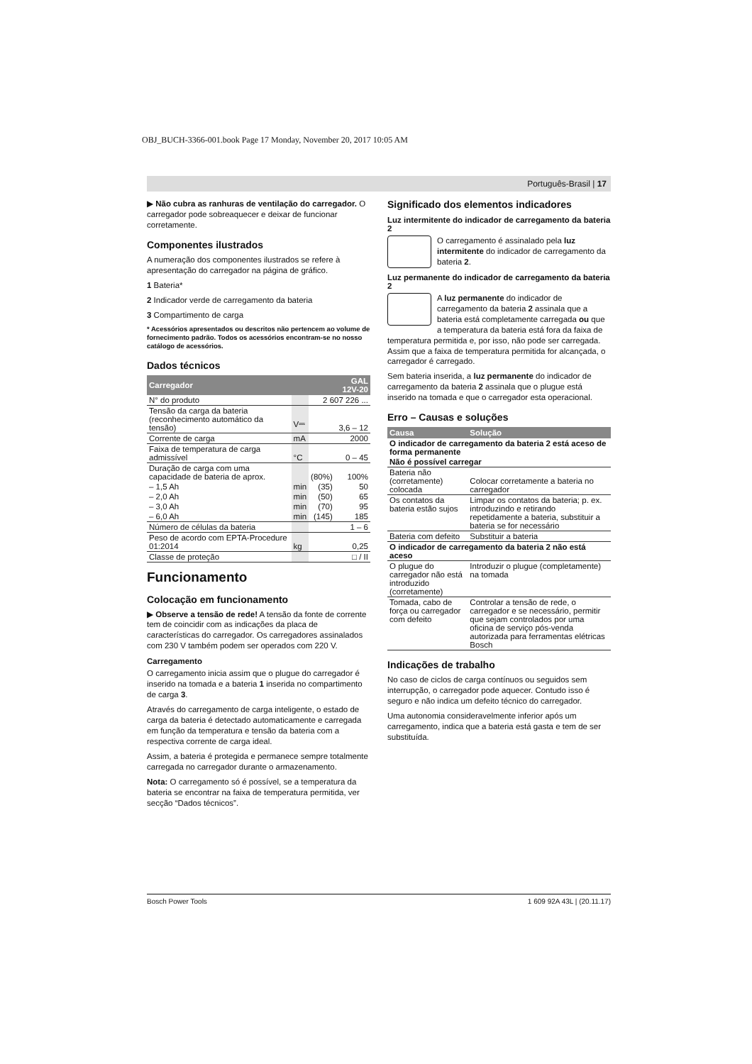OBJ_BUCH-3366-001.book Page 17 Monday, November 20, 2017 10:05 AM
Português-Brasil | 17
▶ Não cubra as ranhuras de ventilação do carregador. O carregador pode sobreaquecer e deixar de funcionar corretamente.
Componentes ilustrados
A numeração dos componentes ilustrados se refere à apresentação do carregador na página de gráfico.
1 Bateria*
2 Indicador verde de carregamento da bateria
3 Compartimento de carga
* Acessórios apresentados ou descritos não pertencem ao volume de fornecimento padrão. Todos os acessórios encontram-se no nosso catálogo de acessórios.
Dados técnicos
| Carregador | | | GAL 12V-20 |
| --- | --- | --- | --- |
| N° do produto | | 2 607 226 ... | |
| Tensão da carga da bateria (reconhecimento automático da tensão) | V⎓ | 3,6 – 12 | |
| Corrente de carga | mA | 2000 | |
| Faixa de temperatura de carga admissível | °C | 0 – 45 | |
| Duração de carga com uma capacidade de bateria de aprox. | | (80%) | 100% |
| – 1,5 Ah | min | (35) | 50 |
| – 2,0 Ah | min | (50) | 65 |
| – 3,0 Ah | min | (70) | 95 |
| – 6,0 Ah | min | (145) | 185 |
| Número de células da bateria | | 1 – 6 | |
| Peso de acordo com EPTA-Procedure 01:2014 | kg | 0,25 | |
| Classe de proteção | | □ / II | |
Funcionamento
Colocação em funcionamento
▶ Observe a tensão de rede! A tensão da fonte de corrente tem de coincidir com as indicações da placa de características do carregador. Os carregadores assinalados com 230 V também podem ser operados com 220 V.
Carregamento
O carregamento inicia assim que o plugue do carregador é inserido na tomada e a bateria 1 inserida no compartimento de carga 3.
Através do carregamento de carga inteligente, o estado de carga da bateria é detectado automaticamente e carregada em função da temperatura e tensão da bateria com a respectiva corrente de carga ideal.
Assim, a bateria é protegida e permanece sempre totalmente carregada no carregador durante o armazenamento.
Nota: O carregamento só é possível, se a temperatura da bateria se encontrar na faixa de temperatura permitida, ver secção “Dados técnicos”.
Significado dos elementos indicadores
Luz intermitente do indicador de carregamento da bateria 2
O carregamento é assinalado pela luz intermitente do indicador de carregamento da bateria 2.
Luz permanente do indicador de carregamento da bateria 2
A luz permanente do indicador de carregamento da bateria 2 assinala que a bateria está completamente carregada ou que a temperatura da bateria está fora da faixa de temperatura permitida e, por isso, não pode ser carregada. Assim que a faixa de temperatura permitida for alcançada, o carregador é carregado.
Sem bateria inserida, a luz permanente do indicador de carregamento da bateria 2 assinala que o plugue está inserido na tomada e que o carregador esta operacional.
Erro – Causas e soluções
| Causa | Solução |
| --- | --- |
| O indicador de carregamento da bateria 2 está aceso de forma permanente | |
| Não é possível carregar | |
| Bateria não (corretamente) colocada | Colocar corretamente a bateria no carregador |
| Os contatos da bateria estão sujos | Limpar os contatos da bateria; p. ex. introduzindo e retirando repetidamente a bateria, substituir a bateria se for necessário |
| Bateria com defeito | Substituir a bateria |
| O indicador de carregamento da bateria 2 não está aceso | |
| O plugue do carregador não está introduzido (corretamente) | Introduzir o plugue (completamente) na tomada |
| Tomada, cabo de força ou carregador com defeito | Controlar a tensão de rede, o carregador e se necessário, permitir que sejam controlados por uma oficina de serviço pós-venda autorizada para ferramentas elétricas Bosch |
Indicações de trabalho
No caso de ciclos de carga contínuos ou seguidos sem interrupção, o carregador pode aquecer. Contudo isso é seguro e não indica um defeito técnico do carregador.
Uma autonomia consideravelmente inferior após um carregamento, indica que a bateria está gasta e tem de ser substituída.
Bosch Power Tools 1 609 92A 43L | (20.11.17)